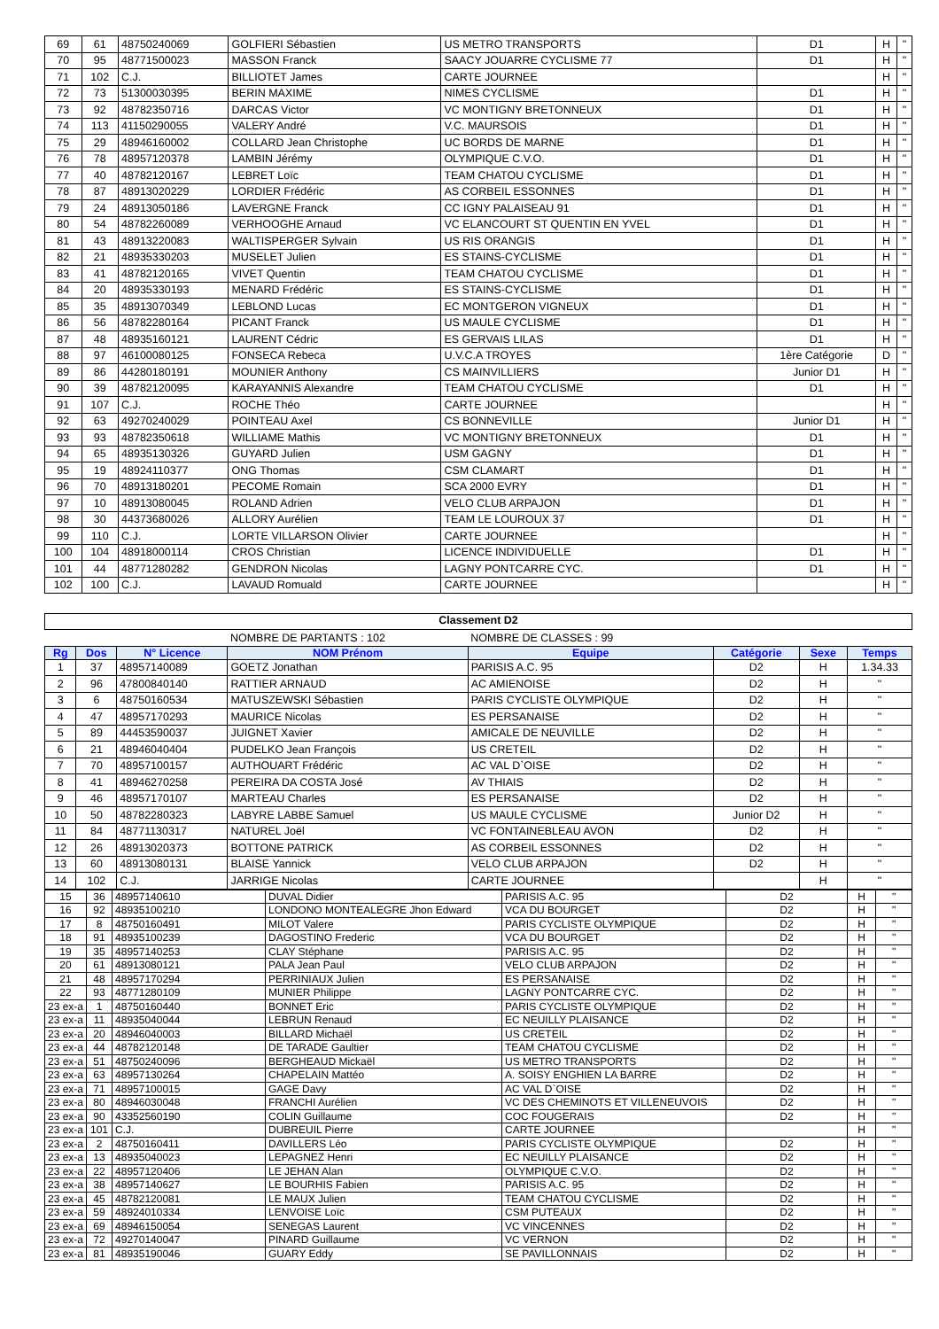| 69 | 61 | 48750240069 | GOLFIERI Sébastien | US METRO TRANSPORTS | D1 | H | " |
| 70 | 95 | 48771500023 | MASSON Franck | SAACY JOUARRE CYCLISME 77 | D1 | H | " |
| 71 | 102 | C.J. | BILLIOTET James | CARTE JOURNEE | | H | " |
| 72 | 73 | 51300030395 | BERIN MAXIME | NIMES CYCLISME | D1 | H | " |
| 73 | 92 | 48782350716 | DARCAS Victor | VC MONTIGNY BRETONNEUX | D1 | H | " |
| 74 | 113 | 41150290055 | VALERY André | V.C. MAURSOIS | D1 | H | " |
| 75 | 29 | 48946160002 | COLLARD Jean Christophe | UC BORDS DE MARNE | D1 | H | " |
| 76 | 78 | 48957120378 | LAMBIN Jérémy | OLYMPIQUE C.V.O. | D1 | H | " |
| 77 | 40 | 48782120167 | LEBRET Loïc | TEAM CHATOU CYCLISME | D1 | H | " |
| 78 | 87 | 48913020229 | LORDIER Frédéric | AS CORBEIL ESSONNES | D1 | H | " |
| 79 | 24 | 48913050186 | LAVERGNE Franck | CC IGNY PALAISEAU 91 | D1 | H | " |
| 80 | 54 | 48782260089 | VERHOOGHE Arnaud | VC ELANCOURT ST QUENTIN EN YVEL | D1 | H | " |
| 81 | 43 | 48913220083 | WALTISPERGER Sylvain | US RIS ORANGIS | D1 | H | " |
| 82 | 21 | 48935330203 | MUSELET Julien | ES STAINS-CYCLISME | D1 | H | " |
| 83 | 41 | 48782120165 | VIVET Quentin | TEAM CHATOU CYCLISME | D1 | H | " |
| 84 | 20 | 48935330193 | MENARD Frédéric | ES STAINS-CYCLISME | D1 | H | " |
| 85 | 35 | 48913070349 | LEBLOND Lucas | EC MONTGERON VIGNEUX | D1 | H | " |
| 86 | 56 | 48782280164 | PICANT Franck | US MAULE CYCLISME | D1 | H | " |
| 87 | 48 | 48935160121 | LAURENT Cédric | ES GERVAIS LILAS | D1 | H | " |
| 88 | 97 | 46100080125 | FONSECA Rebeca | U.V.C.A TROYES | 1ère Catégorie | D | " |
| 89 | 86 | 44280180191 | MOUNIER Anthony | CS MAINVILLIERS | Junior D1 | H | " |
| 90 | 39 | 48782120095 | KARAYANNIS Alexandre | TEAM CHATOU CYCLISME | D1 | H | " |
| 91 | 107 | C.J. | ROCHE Théo | CARTE JOURNEE | | H | " |
| 92 | 63 | 49270240029 | POINTEAU Axel | CS BONNEVILLE | Junior D1 | H | " |
| 93 | 93 | 48782350618 | WILLIAME Mathis | VC MONTIGNY BRETONNEUX | D1 | H | " |
| 94 | 65 | 48935130326 | GUYARD Julien | USM GAGNY | D1 | H | " |
| 95 | 19 | 48924110377 | ONG Thomas | CSM CLAMART | D1 | H | " |
| 96 | 70 | 48913180201 | PECOME Romain | SCA 2000 EVRY | D1 | H | " |
| 97 | 10 | 48913080045 | ROLAND Adrien | VELO CLUB ARPAJON | D1 | H | " |
| 98 | 30 | 44373680026 | ALLORY Aurélien | TEAM LE LOUROUX 37 | D1 | H | " |
| 99 | 110 | C.J. | LORTE VILLARSON Olivier | CARTE JOURNEE | | H | " |
| 100 | 104 | 48918000114 | CROS Christian | LICENCE INDIVIDUELLE | D1 | H | " |
| 101 | 44 | 48771280282 | GENDRON Nicolas | LAGNY PONTCARRE CYC. | D1 | H | " |
| 102 | 100 | C.J. | LAVAUD Romuald | CARTE JOURNEE | | H | " |
Classement D2
| | | | NOMBRE DE PARTANTS : 102 | NOMBRE DE CLASSES : 99 | | | |
| Rg | Dos | N° Licence | NOM Prénom | Equipe | Catégorie | Sexe | Temps |
| 1 | 37 | 48957140089 | GOETZ Jonathan | PARISIS A.C. 95 | D2 | H | 1.34.33 |
| 2 | 96 | 47800840140 | RATTIER ARNAUD | AC AMIENOISE | D2 | H | " |
| 3 | 6 | 48750160534 | MATUSZEWSKI Sébastien | PARIS CYCLISTE OLYMPIQUE | D2 | H | " |
| 4 | 47 | 48957170293 | MAURICE Nicolas | ES PERSANAISE | D2 | H | " |
| 5 | 89 | 44453590037 | JUIGNET Xavier | AMICALE DE NEUVILLE | D2 | H | " |
| 6 | 21 | 48946040404 | PUDELKO Jean François | US CRETEIL | D2 | H | " |
| 7 | 70 | 48957100157 | AUTHOUART Frédéric | AC VAL D`OISE | D2 | H | " |
| 8 | 41 | 48946270258 | PEREIRA DA COSTA José | AV THIAIS | D2 | H | " |
| 9 | 46 | 48957170107 | MARTEAU Charles | ES PERSANAISE | D2 | H | " |
| 10 | 50 | 48782280323 | LABYRE LABBE Samuel | US MAULE CYCLISME | Junior D2 | H | " |
| 11 | 84 | 48771130317 | NATUREL Joël | VC FONTAINEBLEAU AVON | D2 | H | " |
| 12 | 26 | 48913020373 | BOTTONE PATRICK | AS CORBEIL ESSONNES | D2 | H | " |
| 13 | 60 | 48913080131 | BLAISE Yannick | VELO CLUB ARPAJON | D2 | H | " |
| 14 | 102 | C.J. | JARRIGE Nicolas | CARTE JOURNEE | | H | " |
| 15 | 36 | 48957140610 | DUVAL Didier | PARISIS A.C. 95 | D2 | H | " |
| 16 | 92 | 48935100210 | LONDONO MONTEALEGRE Jhon Edward | VCA DU BOURGET | D2 | H | " |
| 17 | 8 | 48750160491 | MILOT Valere | PARIS CYCLISTE OLYMPIQUE | D2 | H | " |
| 18 | 91 | 48935100239 | DAGOSTINO Frederic | VCA DU BOURGET | D2 | H | " |
| 19 | 35 | 48957140253 | CLAY Stéphane | PARISIS A.C. 95 | D2 | H | " |
| 20 | 61 | 48913080121 | PALA Jean Paul | VELO CLUB ARPAJON | D2 | H | " |
| 21 | 48 | 48957170294 | PERRINIAUX Julien | ES PERSANAISE | D2 | H | " |
| 22 | 93 | 48771280109 | MUNIER Philippe | LAGNY PONTCARRE CYC. | D2 | H | " |
| 23 ex-a | 1 | 48750160440 | BONNET Eric | PARIS CYCLISTE OLYMPIQUE | D2 | H | " |
| 23 ex-a | 11 | 48935040044 | LEBRUN Renaud | EC NEUILLY PLAISANCE | D2 | H | " |
| 23 ex-a | 20 | 48946040003 | BILLARD Michaël | US CRETEIL | D2 | H | " |
| 23 ex-a | 44 | 48782120148 | DE TARADE Gaultier | TEAM CHATOU CYCLISME | D2 | H | " |
| 23 ex-a | 51 | 48750240096 | BERGHEAUD Mickaël | US METRO TRANSPORTS | D2 | H | " |
| 23 ex-a | 63 | 48957130264 | CHAPELAIN Mattéo | A. SOISY ENGHIEN LA BARRE | D2 | H | " |
| 23 ex-a | 71 | 48957100015 | GAGE Davy | AC VAL D`OISE | D2 | H | " |
| 23 ex-a | 80 | 48946030048 | FRANCHI Aurélien | VC DES CHEMINOTS ET VILLENEUVOIS | D2 | H | " |
| 23 ex-a | 90 | 43352560190 | COLIN Guillaume | COC FOUGERAIS | D2 | H | " |
| 23 ex-a | 101 | C.J. | DUBREUIL Pierre | CARTE JOURNEE | | H | " |
| 23 ex-a | 2 | 48750160411 | DAVILLERS Léo | PARIS CYCLISTE OLYMPIQUE | D2 | H | " |
| 23 ex-a | 13 | 48935040023 | LEPAGNEZ Henri | EC NEUILLY PLAISANCE | D2 | H | " |
| 23 ex-a | 22 | 48957120406 | LE JEHAN Alan | OLYMPIQUE C.V.O. | D2 | H | " |
| 23 ex-a | 38 | 48957140627 | LE BOURHIS Fabien | PARISIS A.C. 95 | D2 | H | " |
| 23 ex-a | 45 | 48782120081 | LE MAUX Julien | TEAM CHATOU CYCLISME | D2 | H | " |
| 23 ex-a | 59 | 48924010334 | LENVOISE Loïc | CSM PUTEAUX | D2 | H | " |
| 23 ex-a | 69 | 48946150054 | SENEGAS Laurent | VC VINCENNES | D2 | H | " |
| 23 ex-a | 72 | 49270140047 | PINARD Guillaume | VC VERNON | D2 | H | " |
| 23 ex-a | 81 | 48935190046 | GUARY Eddy | SE PAVILLONNAIS | D2 | H | " |